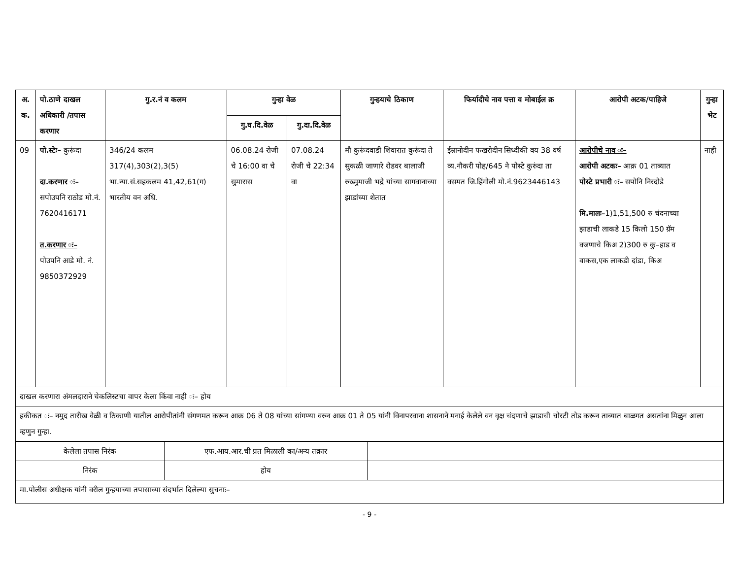| अ. क. | पो.ठाणे दाखल अधिकारी /तपास करणार | गु.र.नं व कलम | गुन्हा वेळ | | गुन्हयाचे ठिकाण | फिर्यादीचे नाव पत्ता व मोबाईल क्र | आरोपी अटक/पाहिजे | गुन्हा भेट |
| --- | --- | --- | --- | --- | --- | --- | --- | --- |
| | | | गु.घ.दि.वेळ | गु.दा.दि.वेळ | | | | |
| 09 | पो.स्टेः– कुरूंदा दा.करणार ः– सपोउपनि राठोड मो.नं. 7620416171 त.करणार ः– पोउपनि आडे मो. नं. 9850372929 | 346/24 कलम 317(4),303(2),3(5) भा.न्या.सं.सहकलम 41,42,61(ग) भारतीय वन अधि. | 06.08.24 रोजी चे 16:00 वा चे सुमारास | 07.08.24 रोजी चे 22:34 वा | मौ कुरूंदवाडी शिवारात कुरूंदा ते सुकळी जाणारे रोडवर बालाजी रुख्मुमाजी भद्रे यांच्या सागवानाच्या झाडांच्या शेतात | ईम्रानोदीन फखरोदीन सिध्दीकी वय 38 वर्ष व्य.नौकरी पोह/645 ने पोस्टे कुरुंदा ता वसमत जि.हिंगोली मो.नं.9623446143 | आरोपीचे नाव ः– आरोपी अटकः– आक्र 01 ताब्यात पोस्टे प्रभारी ः– सपोनि निरदोडे मि.मालः –1)1,51,500 रु चंदनाच्या झाडाची लाकडे 15 किलो 150 ग्रॅम वजणाचे किअ 2)300 रु कु–हाड व वाकस,एक लाकडी दांडा, किअ | नाही |
| दाखल करणारा अंमलदाराने चेकलिस्टचा वापर केला किंवा नाही ः– होय | | | | | | | | |
| हकीकत ः– नमुद तारीख वेळी व ठिकाणी यातील आरोपीतांनी संगणमत करून आक्र 06 ते 08 यांच्या सांगण्या वरुन आक्र 01 ते 05 यांनी विनापरवाना शासनाने मनाई केलेले वन वृक्ष चंदणाचे झाडाची चोरटी तोड करून ताब्यात बाळगत असतांना मिळुन आला म्हणुन गुन्हा. | | | | | | | | |
| केलेला तपास निरंक | एफ.आय.आर.ची प्रत मिळाली का/अन्य तक्रार | |
| निरंक | होय | |
| मा.पोलीस अधीक्षक यांनी वरील गुन्हयाच्या तपासाच्या संदर्भात दिलेल्या सुचनाः– | | |
- 9 -